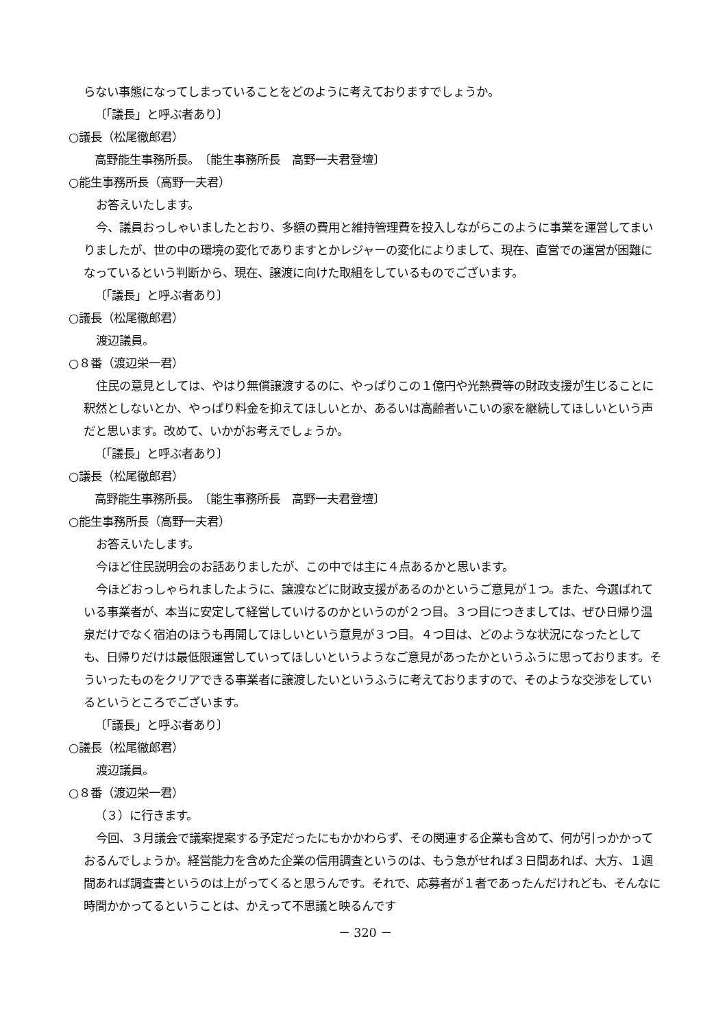らない事態になってしまっていることをどのように考えておりますでしょうか。
〔「議長」と呼ぶ者あり〕
○議長（松尾徹郎君）
高野能生事務所長。　〔能生事務所長　高野一夫君登壇〕
○能生事務所長（高野一夫君）
お答えいたします。
今、議員おっしゃいましたとおり、多額の費用と維持管理費を投入しながらこのように事業を運営してまいりましたが、世の中の環境の変化でありますとかレジャーの変化によりまして、現在、直営での運営が困難になっているという判断から、現在、譲渡に向けた取組をしているものでございます。
〔「議長」と呼ぶ者あり〕
○議長（松尾徹郎君）
渡辺議員。
○８番（渡辺栄一君）
住民の意見としては、やはり無償譲渡するのに、やっぱりこの１億円や光熱費等の財政支援が生じることに釈然としないとか、やっぱり料金を抑えてほしいとか、あるいは高齢者いこいの家を継続してほしいという声だと思います。改めて、いかがお考えでしょうか。
〔「議長」と呼ぶ者あり〕
○議長（松尾徹郎君）
高野能生事務所長。　〔能生事務所長　高野一夫君登壇〕
○能生事務所長（高野一夫君）
お答えいたします。
今ほど住民説明会のお話ありましたが、この中では主に４点あるかと思います。
今ほどおっしゃられましたように、譲渡などに財政支援があるのかというご意見が１つ。また、今選ばれている事業者が、本当に安定して経営していけるのかというのが２つ目。３つ目につきましては、ぜひ日帰り温泉だけでなく宿泊のほうも再開してほしいという意見が３つ目。４つ目は、どのような状況になったとしても、日帰りだけは最低限運営していってほしいというようなご意見があったかというふうに思っております。そういったものをクリアできる事業者に譲渡したいというふうに考えておりますので、そのような交渉をしているというところでございます。
〔「議長」と呼ぶ者あり〕
○議長（松尾徹郎君）
渡辺議員。
○８番（渡辺栄一君）
（３）に行きます。
今回、３月議会で議案提案する予定だったにもかかわらず、その関連する企業も含めて、何が引っかかっておるんでしょうか。経営能力を含めた企業の信用調査というのは、もう急がせれば３日間あれば、大方、１週間あれば調査書というのは上がってくると思うんです。それで、応募者が１者であったんだけれども、そんなに時間かかってるということは、かえって不思議と映るんです
－ 320 －